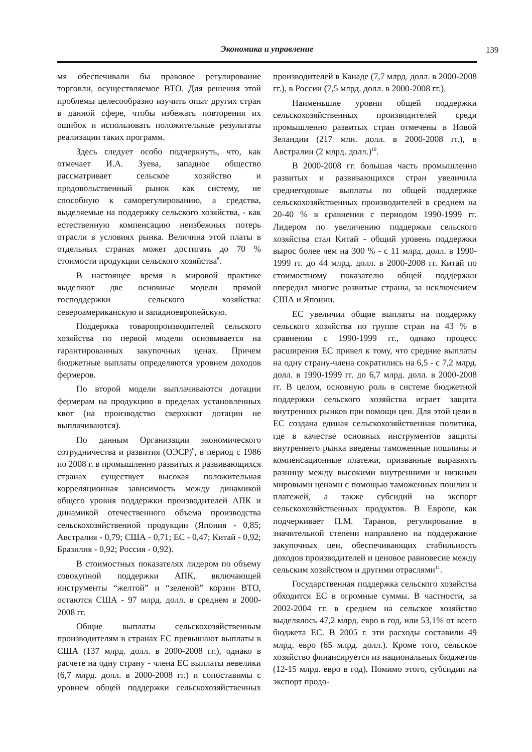Экономика и управление 139
мя обеспечивали бы правовое регулирование торговли, осуществляемое ВТО. Для решения этой проблемы целесообразно изучить опыт других стран в данной сфере, чтобы избежать повторения их ошибок и использовать положительные результаты реализации таких программ.
Здесь следует особо подчеркнуть, что, как отмечает И.А. Зуева, западное общество рассматривает сельское хозяйство и продовольственный рынок как систему, не способную к саморегулированию, а средства, выделяемые на поддержку сельского хозяйства, - как естественную компенсацию неизбежных потерь отрасли в условиях рынка. Величина этой платы в отдельных странах может достигать до 70 % стоимости продукции сельского хозяйства<sup>8</sup>.
В настоящее время в мировой практике выделяют две основные модели прямой господдержки сельского хозяйства: североамериканскую и западноевропейскую.
Поддержка товаропроизводителей сельского хозяйства по первой модели основывается на гарантированных закупочных ценах. Причем бюджетные выплаты определяются уровнем доходов фермеров.
По второй модели выплачиваются дотации фермерам на продукцию в пределах установленных квот (на производство сверхквот дотации не выплачиваются).
По данным Организации экономического сотрудничества и развития (ОЭСР)<sup>9</sup>, в период с 1986 по 2008 г. в промышленно развитых и развивающихся странах существует высокая положительная корреляционная зависимость между динамикой общего уровня поддержки производителей АПК и динамикой отечественного объема производства сельскохозяйственной продукции (Япония - 0,85; Австралия - 0,79; США - 0,71; ЕС - 0,47; Китай - 0,92; Бразилия - 0,92; Россия - 0,92).
В стоимостных показателях лидером по объему совокупной поддержки АПК, включающей инструменты “желтой” и “зеленой” корзин ВТО, остаются США - 97 млрд. долл. в среднем в 2000-2008 гг.
Общие выплаты сельскохозяйственным производителям в странах ЕС превышают выплаты в США (137 млрд. долл. в 2000-2008 гг.), однако в расчете на одну страну - члена ЕС выплаты невелики (6,7 млрд. долл. в 2000-2008 гг.) и сопоставимы с уровнем общей поддержки сельскохозяйственных производителей в Канаде (7,7 млрд. долл. в 2000-2008 гг.), в России (7,5 млрд. долл. в 2000-2008 гг.).
Наименьшие уровни общей поддержки сельскохозяйственных производителей среди промышленно развитых стран отмечены в Новой Зеландии (217 млн. долл. в 2000-2008 гг.), в Австралии (2 млрд. долл.)<sup>10</sup>.
В 2000-2008 гг. большая часть промышленно развитых и развивающихся стран увеличила среднегодовые выплаты по общей поддержке сельскохозяйственных производителей в среднем на 20-40 % в сравнении с периодом 1990-1999 гг. Лидером по увеличению поддержки сельского хозяйства стал Китай - общий уровень поддержки вырос более чем на 300 % - с 11 млрд. долл. в 1990-1999 гг. до 44 млрд. долл. в 2000-2008 гг. Китай по стоимостному показателю общей поддержки опередил многие развитые страны, за исключением США и Японии.
ЕС увеличил общие выплаты на поддержку сельского хозяйства по группе стран на 43 % в сравнении с 1990-1999 гг., однако процесс расширения ЕС привел к тому, что средние выплаты на одну страну-члена сократились на 6,5 - с 7,2 млрд. долл. в 1990-1999 гг. до 6,7 млрд. долл. в 2000-2008 гг. В целом, основную роль в системе бюджетной поддержки сельского хозяйства играет защита внутренних рынков при помощи цен. Для этой цели в ЕС создана единая сельскохозяйственная политика, где в качестве основных инструментов защиты внутреннего рынка введены таможенные пошлины и компенсационные платежи, призванные выравнять разницу между высокими внутренними и низкими мировыми ценами с помощью таможенных пошлин и платежей, а также субсидий на экспорт сельскохозяйственных продуктов. В Европе, как подчеркивает П.М. Таранов, регулирование в значительной степени направлено на поддержание закупочных цен, обеспечивающих стабильность доходов производителей и ценовое равновесие между сельским хозяйством и другими отраслями<sup>11</sup>.
Государственная поддержка сельского хозяйства обходится ЕС в огромные суммы. В частности, за 2002-2004 гг. в среднем на сельское хозяйство выделялось 47,2 млрд. евро в год, или 53,1% от всего бюджета ЕС. В 2005 г. эти расходы составили 49 млрд. евро (65 млрд. долл.). Кроме того, сельское хозяйство финансируется из национальных бюджетов (12-15 млрд. евро в год). Помимо этого, субсидии на экспорт продо-